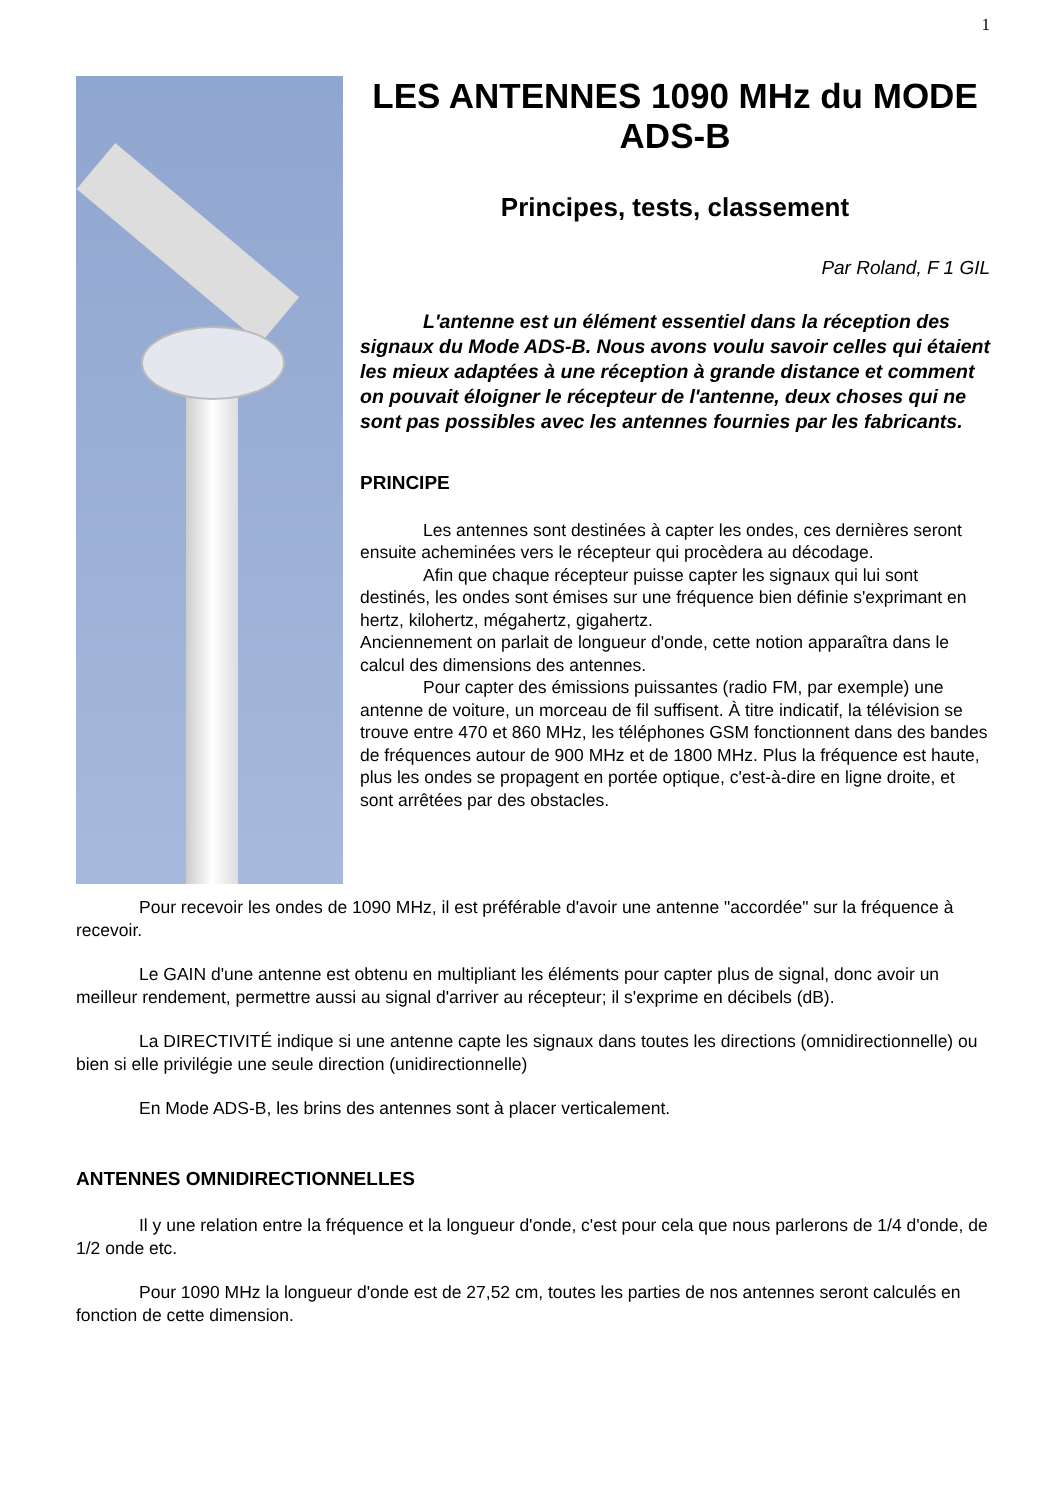1
LES ANTENNES 1090 MHz du MODE ADS-B
Principes, tests, classement
Par Roland, F 1 GIL
L'antenne est un élément essentiel dans la réception des signaux du Mode ADS-B. Nous avons voulu savoir celles qui étaient les mieux adaptées à une réception à grande distance et comment on pouvait éloigner le récepteur de l'antenne, deux choses qui ne sont pas possibles avec les antennes fournies par les fabricants.
PRINCIPE
Les antennes sont destinées à capter les ondes, ces dernières seront ensuite acheminées vers le récepteur qui procèdera au décodage.
Afin que chaque récepteur puisse capter les signaux qui lui sont destinés, les ondes sont émises sur une fréquence bien définie s'exprimant en hertz, kilohertz, mégahertz, gigahertz.
Anciennement on parlait de longueur d'onde, cette notion apparaîtra dans le calcul des dimensions des antennes.
Pour capter des émissions puissantes (radio FM, par exemple) une antenne de voiture, un morceau de fil suffisent. À titre indicatif, la télévision se trouve entre 470 et 860 MHz, les téléphones GSM fonctionnent dans des bandes de fréquences autour de 900 MHz et de 1800 MHz. Plus la fréquence est haute, plus les ondes se propagent en portée optique, c'est-à-dire en ligne droite, et sont arrêtées par des obstacles.
Pour recevoir les ondes de 1090 MHz, il est préférable d'avoir une antenne "accordée" sur la fréquence à recevoir.
Le GAIN d'une antenne est obtenu en multipliant les éléments pour capter plus de signal, donc avoir un meilleur rendement, permettre aussi au signal d'arriver au récepteur; il s'exprime en décibels (dB).
La DIRECTIVITÉ indique si une antenne capte les signaux dans toutes les directions (omnidirectionnelle) ou bien si elle privilégie une seule direction (unidirectionnelle)
En Mode ADS-B, les brins des antennes sont à placer verticalement.
ANTENNES OMNIDIRECTIONNELLES
Il y une relation entre la fréquence et la longueur d'onde, c'est pour cela que nous parlerons de 1/4 d'onde, de 1/2 onde etc.
Pour 1090 MHz la longueur d'onde est de 27,52 cm, toutes les parties de nos antennes seront calculés en fonction de cette dimension.